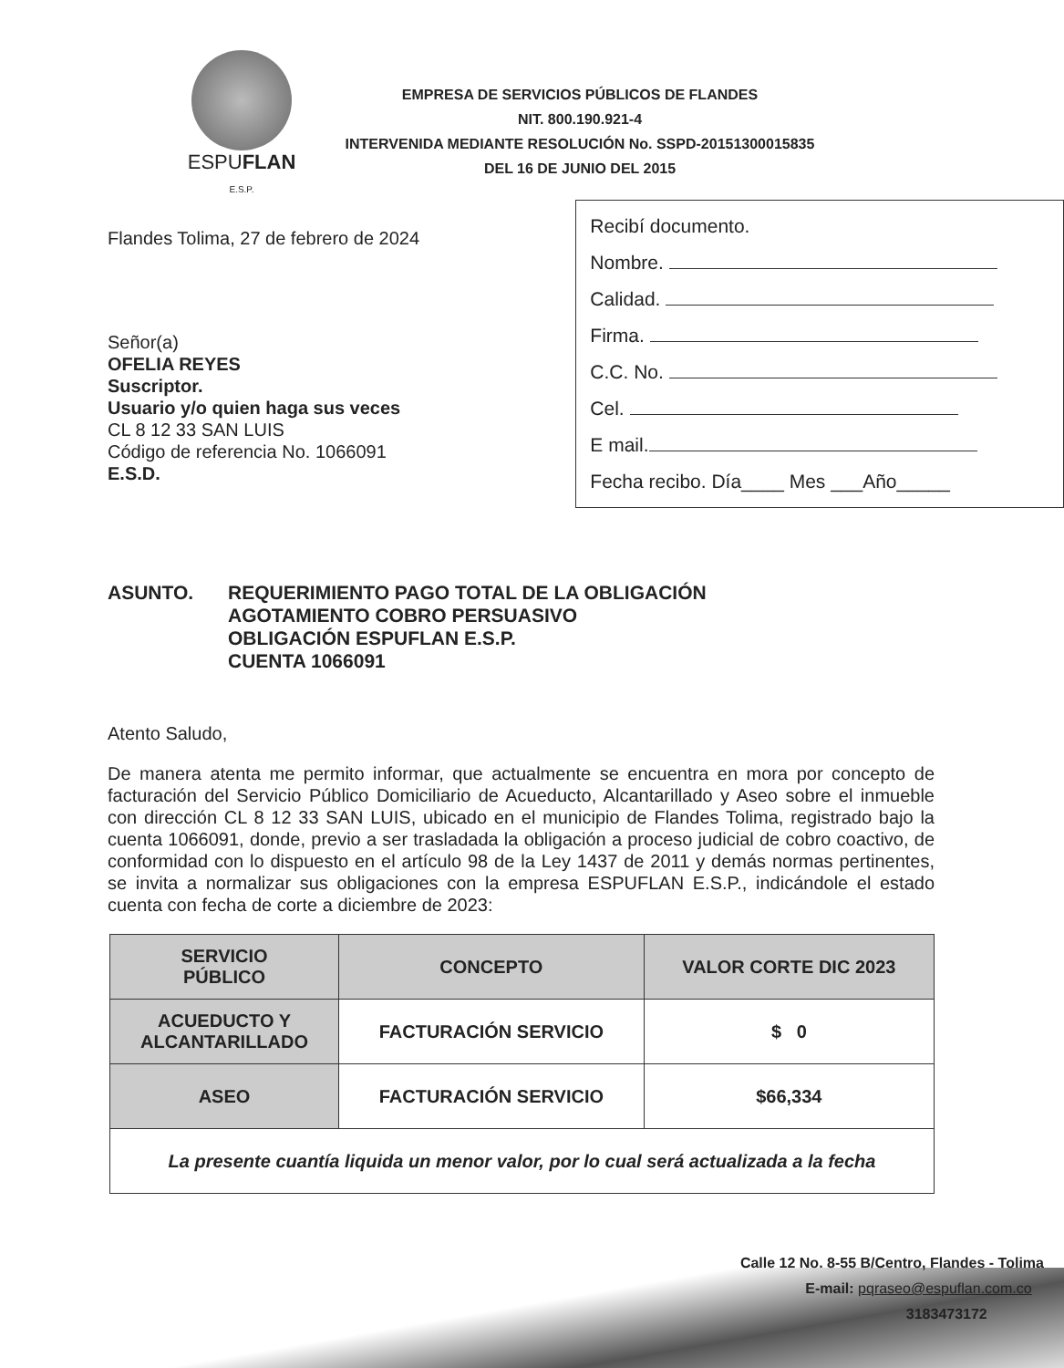ESPUFLAN
E.S.P.
EMPRESA DE SERVICIOS PÚBLICOS DE FLANDES
NIT. 800.190.921-4
INTERVENIDA MEDIANTE RESOLUCIÓN No. SSPD-20151300015835
DEL 16 DE JUNIO DEL 2015
Flandes Tolima, 27 de febrero de 2024
Señor(a)
OFELIA REYES
Suscriptor.
Usuario y/o quien haga sus veces
CL 8 12 33 SAN LUIS
Código de referencia No. 1066091
E.S.D.
Recibí documento.
Nombre.
Calidad.
Firma.
C.C. No.
Cel.
E mail.
Fecha recibo. Día____ Mes ___Año_____
ASUNTO. REQUERIMIENTO PAGO TOTAL DE LA OBLIGACIÓN
AGOTAMIENTO COBRO PERSUASIVO
OBLIGACIÓN ESPUFLAN E.S.P.
CUENTA 1066091
Atento Saludo,
De manera atenta me permito informar, que actualmente se encuentra en mora por concepto de facturación del Servicio Público Domiciliario de Acueducto, Alcantarillado y Aseo sobre el inmueble con dirección CL 8 12 33 SAN LUIS, ubicado en el municipio de Flandes Tolima, registrado bajo la cuenta 1066091, donde, previo a ser trasladada la obligación a proceso judicial de cobro coactivo, de conformidad con lo dispuesto en el artículo 98 de la Ley 1437 de 2011 y demás normas pertinentes, se invita a normalizar sus obligaciones con la empresa ESPUFLAN E.S.P., indicándole el estado cuenta con fecha de corte a diciembre de 2023:
| SERVICIO PÚBLICO | CONCEPTO | VALOR CORTE DIC 2023 |
| --- | --- | --- |
| ACUEDUCTO Y ALCANTARILLADO | FACTURACIÓN SERVICIO | $ 0 |
| ASEO | FACTURACIÓN SERVICIO | $66,334 |
| La presente cuantía liquida un menor valor, por lo cual será actualizada a la fecha | | |
Calle 12 No. 8-55 B/Centro, Flandes - Tolima
E-mail: pqraseo@espuflan.com.co
3183473172